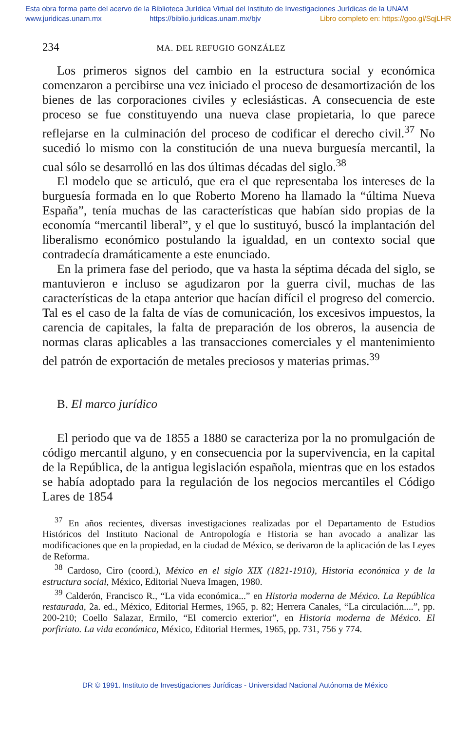Esta obra forma parte del acervo de la Biblioteca Jurídica Virtual del Instituto de Investigaciones Jurídicas de la UNAM
www.juridicas.unam.mx https://biblio.juridicas.unam.mx/bjv Libro completo en: https://goo.gl/SqjLHR
234 MA. DEL REFUGIO GONZÁLEZ
Los primeros signos del cambio en la estructura social y económica comenzaron a percibirse una vez iniciado el proceso de desamortización de los bienes de las corporaciones civiles y eclesiásticas. A consecuencia de este proceso se fue constituyendo una nueva clase propietaria, lo que parece reflejarse en la culminación del proceso de codificar el derecho civil.<sup>37</sup> No sucedió lo mismo con la constitución de una nueva burguesía mercantil, la cual sólo se desarrolló en las dos últimas décadas del siglo.<sup>38</sup>
El modelo que se articuló, que era el que representaba los intereses de la burguesía formada en lo que Roberto Moreno ha llamado la “última Nueva España”, tenía muchas de las características que habían sido propias de la economía “mercantil liberal”, y el que lo sustituyó, buscó la implantación del liberalismo económico postulando la igualdad, en un contexto social que contradecía dramáticamente a este enunciado.
En la primera fase del periodo, que va hasta la séptima década del siglo, se mantuvieron e incluso se agudizaron por la guerra civil, muchas de las características de la etapa anterior que hacían difícil el progreso del comercio. Tal es el caso de la falta de vías de comunicación, los excesivos impuestos, la carencia de capitales, la falta de preparación de los obreros, la ausencia de normas claras aplicables a las transacciones comerciales y el mantenimiento del patrón de exportación de metales preciosos y materias primas.<sup>39</sup>
B. El marco jurídico
El periodo que va de 1855 a 1880 se caracteriza por la no promulgación de código mercantil alguno, y en consecuencia por la supervivencia, en la capital de la República, de la antigua legislación española, mientras que en los estados se había adoptado para la regulación de los negocios mercantiles el Código Lares de 1854
<sup>37</sup> En años recientes, diversas investigaciones realizadas por el Departamento de Estudios Históricos del Instituto Nacional de Antropología e Historia se han avocado a analizar las modificaciones que en la propiedad, en la ciudad de México, se derivaron de la aplicación de las Leyes de Reforma.
<sup>38</sup> Cardoso, Ciro (coord.), México en el siglo XIX (1821-1910), Historia económica y de la estructura social, México, Editorial Nueva Imagen, 1980.
<sup>39</sup> Calderón, Francisco R., “La vida económica...” en Historia moderna de México. La República restaurada, 2a. ed., México, Editorial Hermes, 1965, p. 82; Herrera Canales, “La circulación....”, pp. 200-210; Coello Salazar, Ermilo, “El comercio exterior”, en Historia moderna de México. El porfiriato. La vida económica, México, Editorial Hermes, 1965, pp. 731, 756 y 774.
DR © 1991. Instituto de Investigaciones Jurídicas - Universidad Nacional Autónoma de México